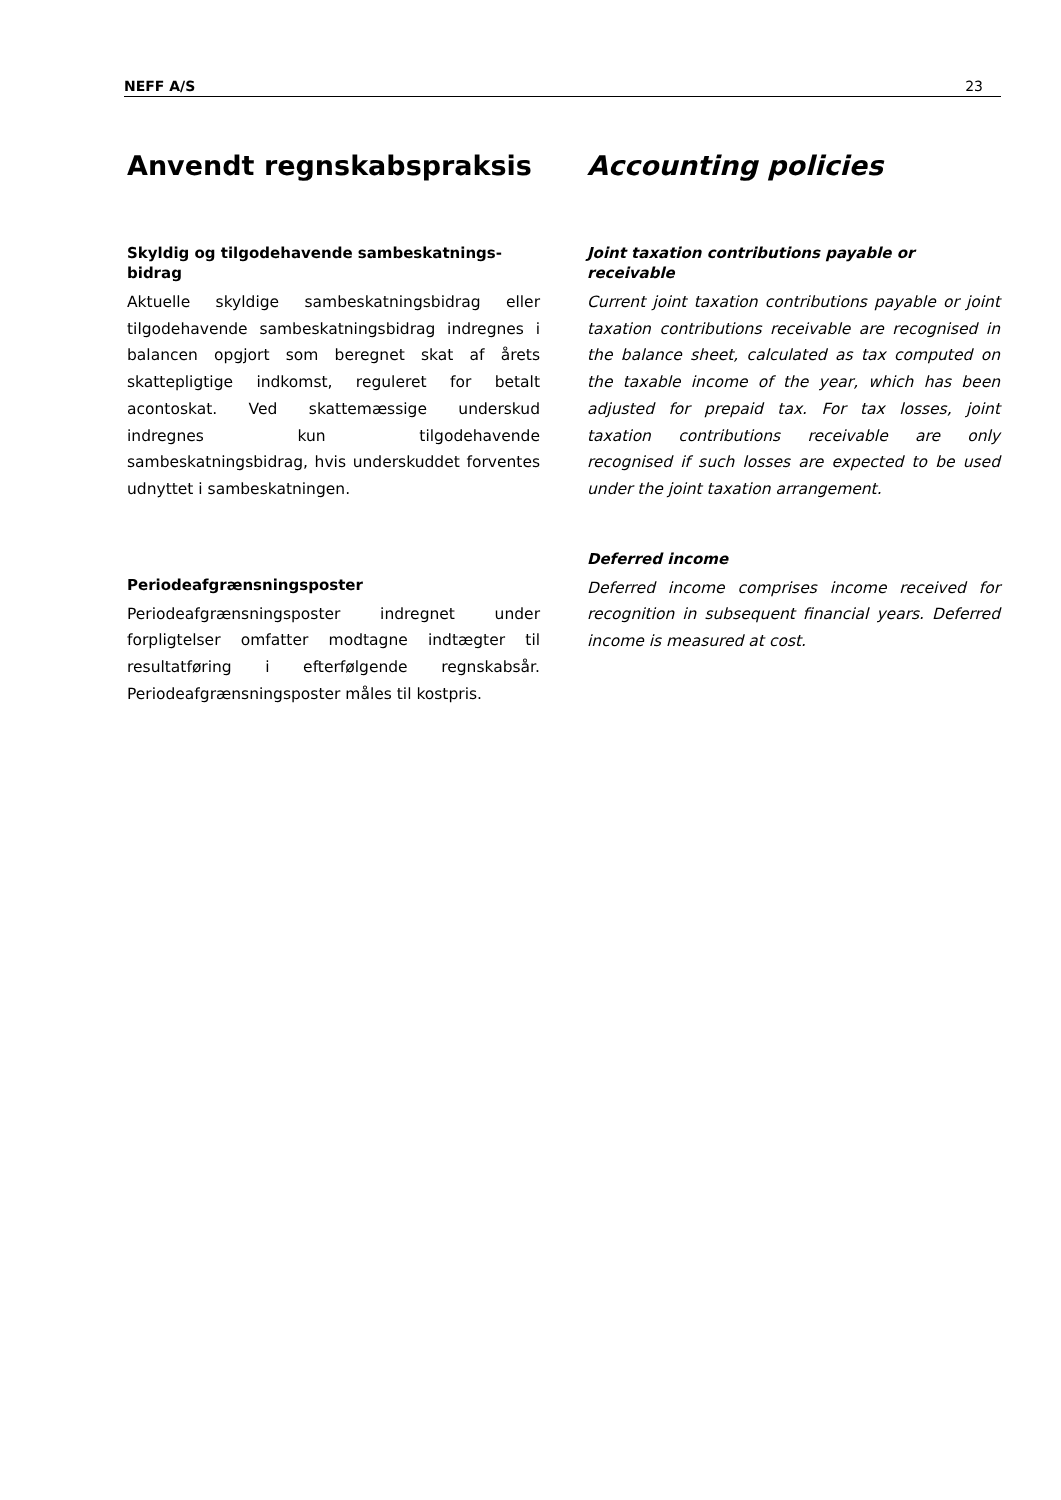NEFF A/S 23
Anvendt regnskabspraksis
Skyldig og tilgodehavende sambeskatnings-bidrag
Aktuelle skyldige sambeskatningsbidrag eller tilgodehavende sambeskatningsbidrag indregnes i balancen opgjort som beregnet skat af årets skattepligtige indkomst, reguleret for betalt acontoskat. Ved skattemæssige underskud indregnes kun tilgodehavende sambeskatningsbidrag, hvis underskuddet forventes udnyttet i sambeskatningen.
Periodeafgrænsningsposter
Periodeafgrænsningsposter indregnet under forpligtelser omfatter modtagne indtægter til resultatføring i efterfølgende regnskabsår. Periodeafgrænsningsposter måles til kostpris.
Accounting policies
Joint taxation contributions payable or receivable
Current joint taxation contributions payable or joint taxation contributions receivable are recognised in the balance sheet, calculated as tax computed on the taxable income of the year, which has been adjusted for prepaid tax. For tax losses, joint taxation contributions receivable are only recognised if such losses are expected to be used under the joint taxation arrangement.
Deferred income
Deferred income comprises income received for recognition in subsequent financial years. Deferred income is measured at cost.